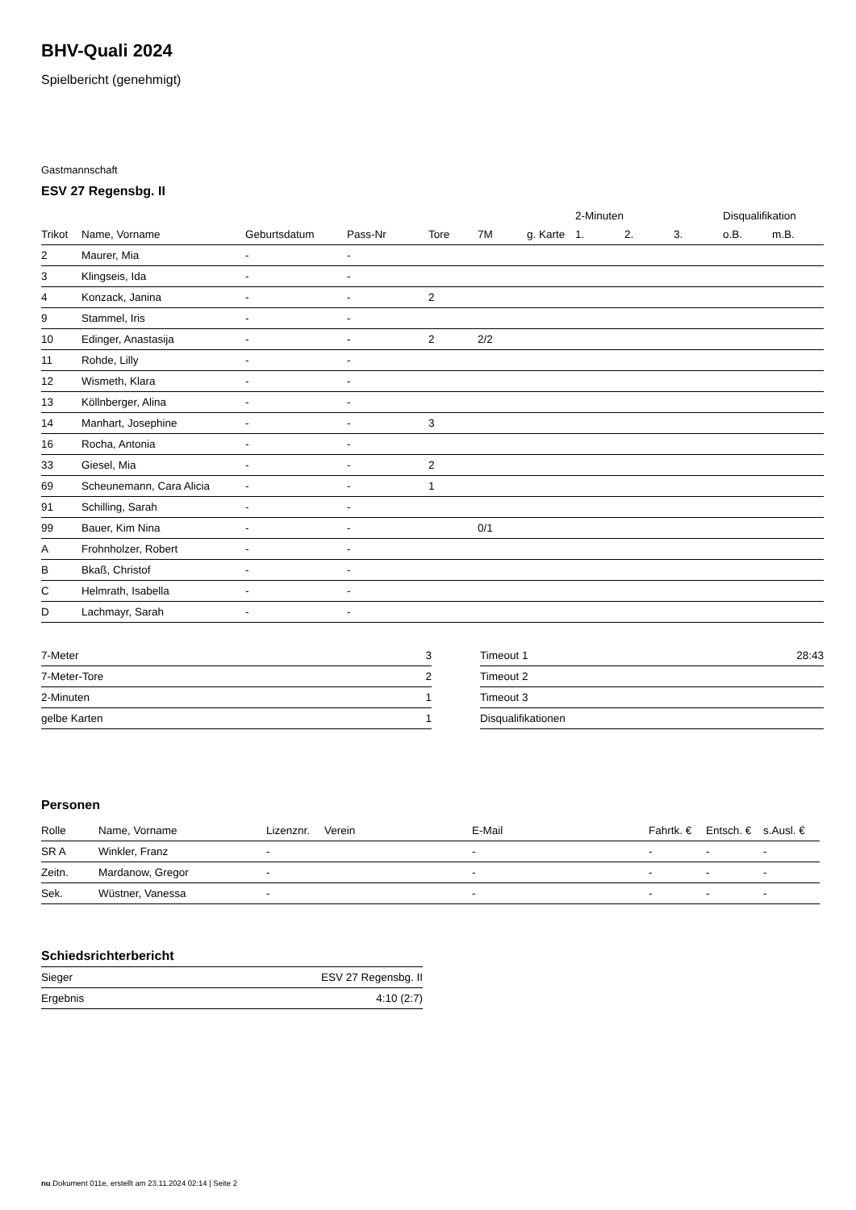BHV-Quali 2024
Spielbericht (genehmigt)
Gastmannschaft
ESV 27 Regensbg. II
| | | | | | | | 2-Minuten | | | Disqualifikation | |
| --- | --- | --- | --- | --- | --- | --- | --- | --- | --- | --- | --- |
| Trikot | Name, Vorname | Geburtsdatum | Pass-Nr | Tore | 7M | g. Karte | 1. | 2. | 3. | o.B. | m.B. |
| 2 | Maurer, Mia | - | - | | | | | | | | |
| 3 | Klingseis, Ida | - | - | | | | | | | | |
| 4 | Konzack, Janina | - | - | 2 | | | | | | | |
| 9 | Stammel, Iris | - | - | | | | | | | | |
| 10 | Edinger, Anastasija | - | - | 2 | 2/2 | | | | | | |
| 11 | Rohde, Lilly | - | - | | | | | | | | |
| 12 | Wismeth, Klara | - | - | | | | | | | | |
| 13 | Köllnberger, Alina | - | - | | | | | | | | |
| 14 | Manhart, Josephine | - | - | 3 | | | | | | | |
| 16 | Rocha, Antonia | - | - | | | | | | | | |
| 33 | Giesel, Mia | - | - | 2 | | | | | | | |
| 69 | Scheunemann, Cara Alicia | - | - | 1 | | | | | | | |
| 91 | Schilling, Sarah | - | - | | | | | | | | |
| 99 | Bauer, Kim Nina | - | - | | 0/1 | | | | | | |
| A | Frohnholzer, Robert | - | - | | | | | | | | |
| B | Bkaß, Christof | - | - | | | | | | | | |
| C | Helmrath, Isabella | - | - | | | | | | | | |
| D | Lachmayr, Sarah | - | - | | | | | | | | |
| 7-Meter | 3 |
| 7-Meter-Tore | 2 |
| 2-Minuten | 1 |
| gelbe Karten | 1 |
| Timeout 1 | 28:43 |
| Timeout 2 | |
| Timeout 3 | |
| Disqualifikationen | |
Personen
| Rolle | Name, Vorname | Lizenznr. | Verein | E-Mail | Fahrtk. € | Entsch. € | s.Ausl. € |
| --- | --- | --- | --- | --- | --- | --- | --- |
| SR A | Winkler, Franz | - | | - | - | - | - |
| Zeitn. | Mardanow, Gregor | - | | - | - | - | - |
| Sek. | Wüstner, Vanessa | - | | - | - | - | - |
Schiedsrichterbericht
| Sieger | ESV 27 Regensbg. II |
| Ergebnis | 4:10 (2:7) |
nu.Dokument 011e, erstellt am 23.11.2024 02:14 | Seite 2